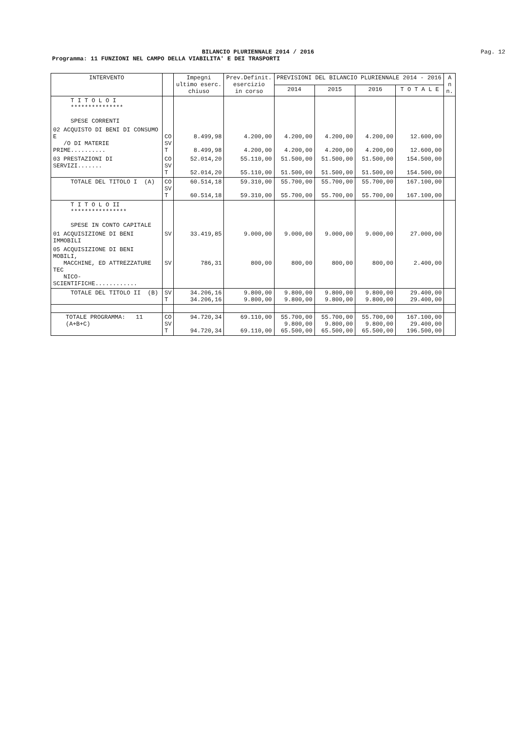BILANCIO PLURIENNALE 2014 / 2016
Pag. 12
Programma: 11 FUNZIONI NEL CAMPO DELLA VIABILITA' E DEI TRASPORTI
| INTERVENTO | | Impegni ultimo eserc. chiuso | Prev.Definit. esercizio in corso | PREVISIONI DEL BILANCIO PLURIENNALE 2014 - 2016 | | | | A n n. |
| --- | --- | --- | --- | --- | --- | --- | --- | --- |
| | | | | 2014 | 2015 | 2016 | T O T A L E | |
| T I T O L O I *************** SPESE CORRENTI | | | | | | | | |
| 02 ACQUISTO DI BENI DI CONSUMO E /O DI MATERIE PRIME.......... | CO SV T | 8.499,98 8.499,98 | 4.200,00 4.200,00 | 4.200,00 4.200,00 | 4.200,00 4.200,00 | 4.200,00 4.200,00 | 12.600,00 12.600,00 | |
| 03 PRESTAZIONI DI SERVIZI....... | CO SV T | 52.014,20 52.014,20 | 55.110,00 55.110,00 | 51.500,00 51.500,00 | 51.500,00 51.500,00 | 51.500,00 51.500,00 | 154.500,00 154.500,00 | |
| TOTALE DEL TITOLO I (A) | CO SV T | 60.514,18 60.514,18 | 59.310,00 59.310,00 | 55.700,00 55.700,00 | 55.700,00 55.700,00 | 55.700,00 55.700,00 | 167.100,00 167.100,00 | |
| T I T O L O II **************** SPESE IN CONTO CAPITALE | | | | | | | | |
| 01 ACQUISIZIONE DI BENI IMMOBILI | SV | 33.419,85 | 9.000,00 | 9.000,00 | 9.000,00 | 9.000,00 | 27.000,00 | |
| 05 ACQUISIZIONE DI BENI MOBILI, MACCHINE, ED ATTREZZATURE TEC NICO-SCIENTIFICHE............ | SV | 786,31 | 800,00 | 800,00 | 800,00 | 800,00 | 2.400,00 | |
| TOTALE DEL TITOLO II (B) | SV T | 34.206,16 34.206,16 | 9.800,00 9.800,00 | 9.800,00 9.800,00 | 9.800,00 9.800,00 | 9.800,00 9.800,00 | 29.400,00 29.400,00 | |
| TOTALE PROGRAMMA: 11 (A+B+C) | CO SV T | 94.720,34 94.720,34 | 69.110,00 69.110,00 | 55.700,00 9.800,00 65.500,00 | 55.700,00 9.800,00 65.500,00 | 55.700,00 9.800,00 65.500,00 | 167.100,00 29.400,00 196.500,00 | |